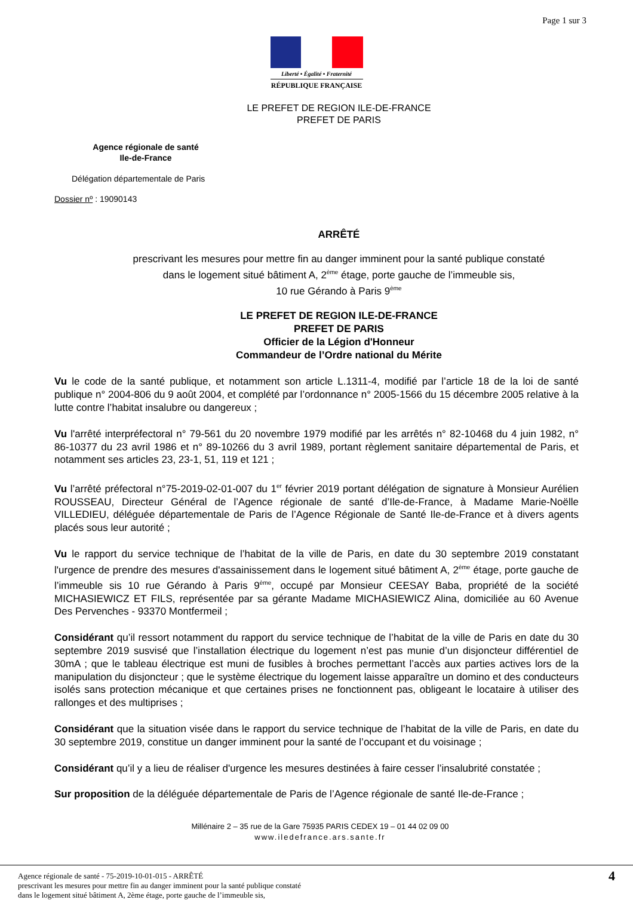Page 1 sur 3
Liberté • Égalité • Fraternité
RÉPUBLIQUE FRANÇAISE
LE PREFET DE REGION ILE-DE-FRANCE
PREFET DE PARIS
Agence régionale de santé
Ile-de-France
Délégation départementale de Paris
Dossier nº : 19090143
ARRÊTÉ
prescrivant les mesures pour mettre fin au danger imminent pour la santé publique constaté
dans le logement situé bâtiment A, 2<sup>ème</sup> étage, porte gauche de l’immeuble sis,
10 rue Gérando à Paris 9<sup>ème</sup>
LE PREFET DE REGION ILE-DE-FRANCE
PREFET DE PARIS
Officier de la Légion d'Honneur
Commandeur de l’Ordre national du Mérite
Vu le code de la santé publique, et notamment son article L.1311-4, modifié par l’article 18 de la loi de santé publique n° 2004-806 du 9 août 2004, et complété par l’ordonnance n° 2005-1566 du 15 décembre 2005 relative à la lutte contre l’habitat insalubre ou dangereux ;
Vu l'arrêté interpréfectoral n° 79-561 du 20 novembre 1979 modifié par les arrêtés n° 82-10468 du 4 juin 1982, n° 86-10377 du 23 avril 1986 et n° 89-10266 du 3 avril 1989, portant règlement sanitaire départemental de Paris, et notamment ses articles 23, 23-1, 51, 119 et 121 ;
Vu l’arrêté préfectoral n°75-2019-02-01-007 du 1<sup>er</sup> février 2019 portant délégation de signature à Monsieur Aurélien ROUSSEAU, Directeur Général de l’Agence régionale de santé d’Ile-de-France, à Madame Marie-Noëlle VILLEDIEU, déléguée départementale de Paris de l’Agence Régionale de Santé Ile-de-France et à divers agents placés sous leur autorité ;
Vu le rapport du service technique de l’habitat de la ville de Paris, en date du 30 septembre 2019 constatant l'urgence de prendre des mesures d'assainissement dans le logement situé bâtiment A, 2<sup>ème</sup> étage, porte gauche de l’immeuble sis 10 rue Gérando à Paris 9<sup>ème</sup>, occupé par Monsieur CEESAY Baba, propriété de la société MICHASIEWICZ ET FILS, représentée par sa gérante Madame MICHASIEWICZ Alina, domiciliée au 60 Avenue Des Pervenches - 93370 Montfermeil ;
Considérant qu’il ressort notamment du rapport du service technique de l’habitat de la ville de Paris en date du 30 septembre 2019 susvisé que l’installation électrique du logement n’est pas munie d’un disjoncteur différentiel de 30mA ; que le tableau électrique est muni de fusibles à broches permettant l’accès aux parties actives lors de la manipulation du disjoncteur ; que le système électrique du logement laisse apparaître un domino et des conducteurs isolés sans protection mécanique et que certaines prises ne fonctionnent pas, obligeant le locataire à utiliser des rallonges et des multiprises ;
Considérant que la situation visée dans le rapport du service technique de l’habitat de la ville de Paris, en date du 30 septembre 2019, constitue un danger imminent pour la santé de l’occupant et du voisinage ;
Considérant qu’il y a lieu de réaliser d'urgence les mesures destinées à faire cesser l’insalubrité constatée ;
Sur proposition de la déléguée départementale de Paris de l’Agence régionale de santé Ile-de-France ;
Millénaire 2 – 35 rue de la Gare 75935 PARIS CEDEX 19 – 01 44 02 09 00
www.iledefrance.ars.sante.fr
Agence régionale de santé - 75-2019-10-01-015 - ARRÊTÉ
prescrivant les mesures pour mettre fin au danger imminent pour la santé publique constaté
dans le logement situé bâtiment A, 2ème étage, porte gauche de l’immeuble sis,
4